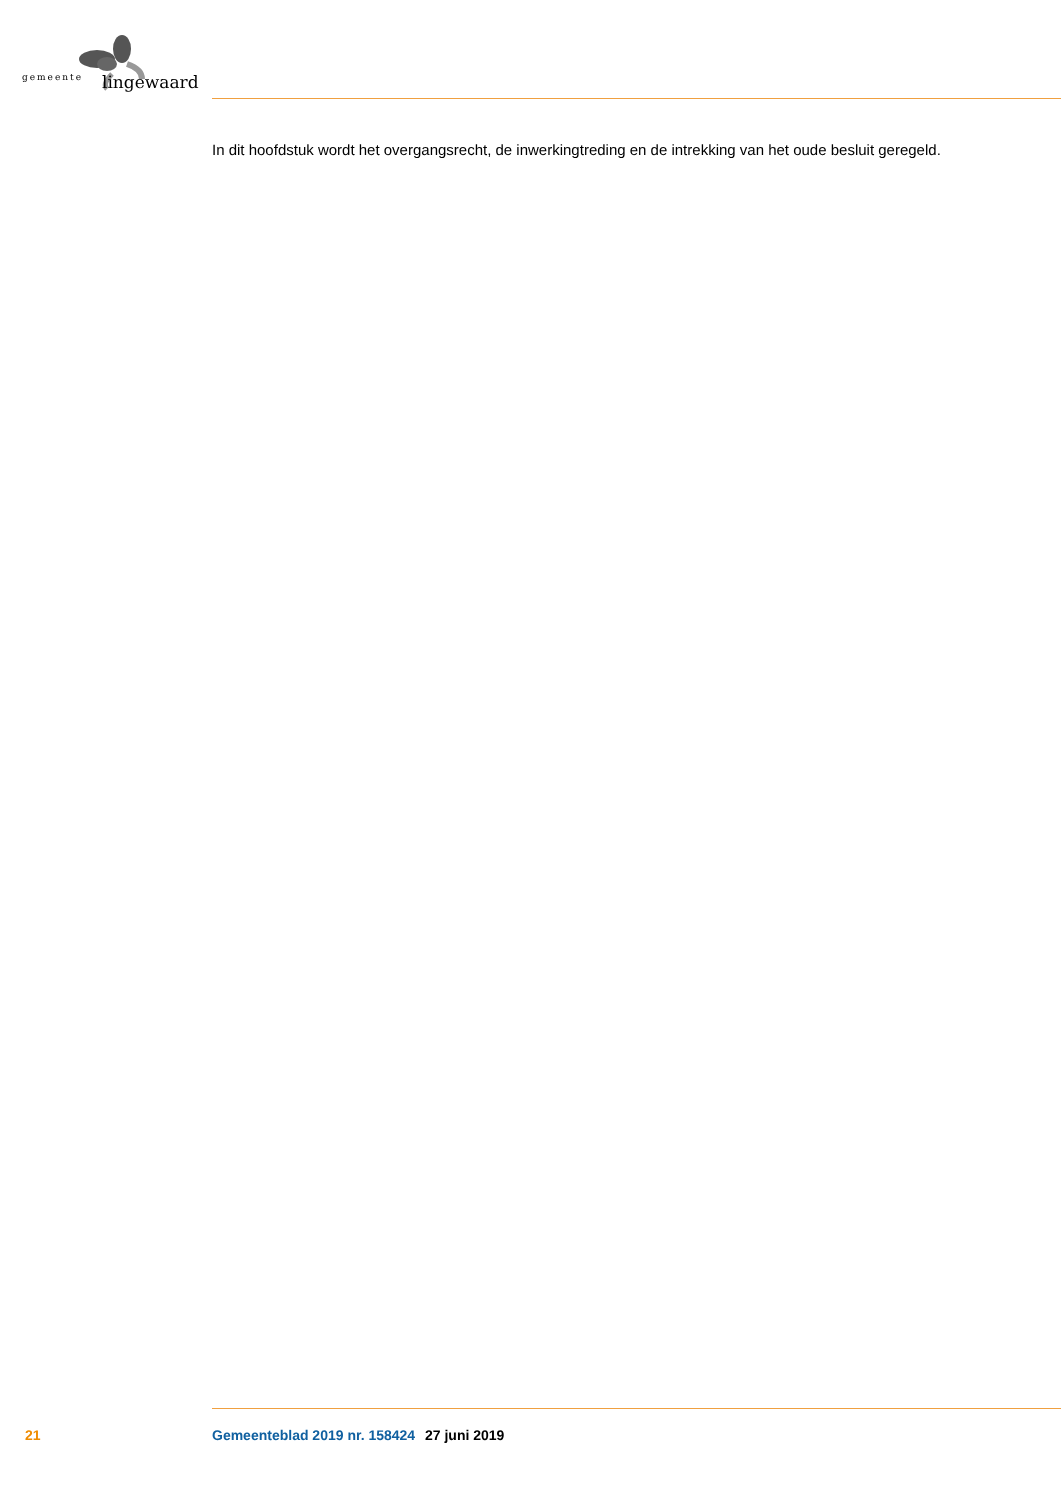gemeente lingewaard
In dit hoofdstuk wordt het overgangsrecht, de inwerkingtreding en de intrekking van het oude besluit geregeld.
21 Gemeenteblad 2019 nr. 158424 27 juni 2019